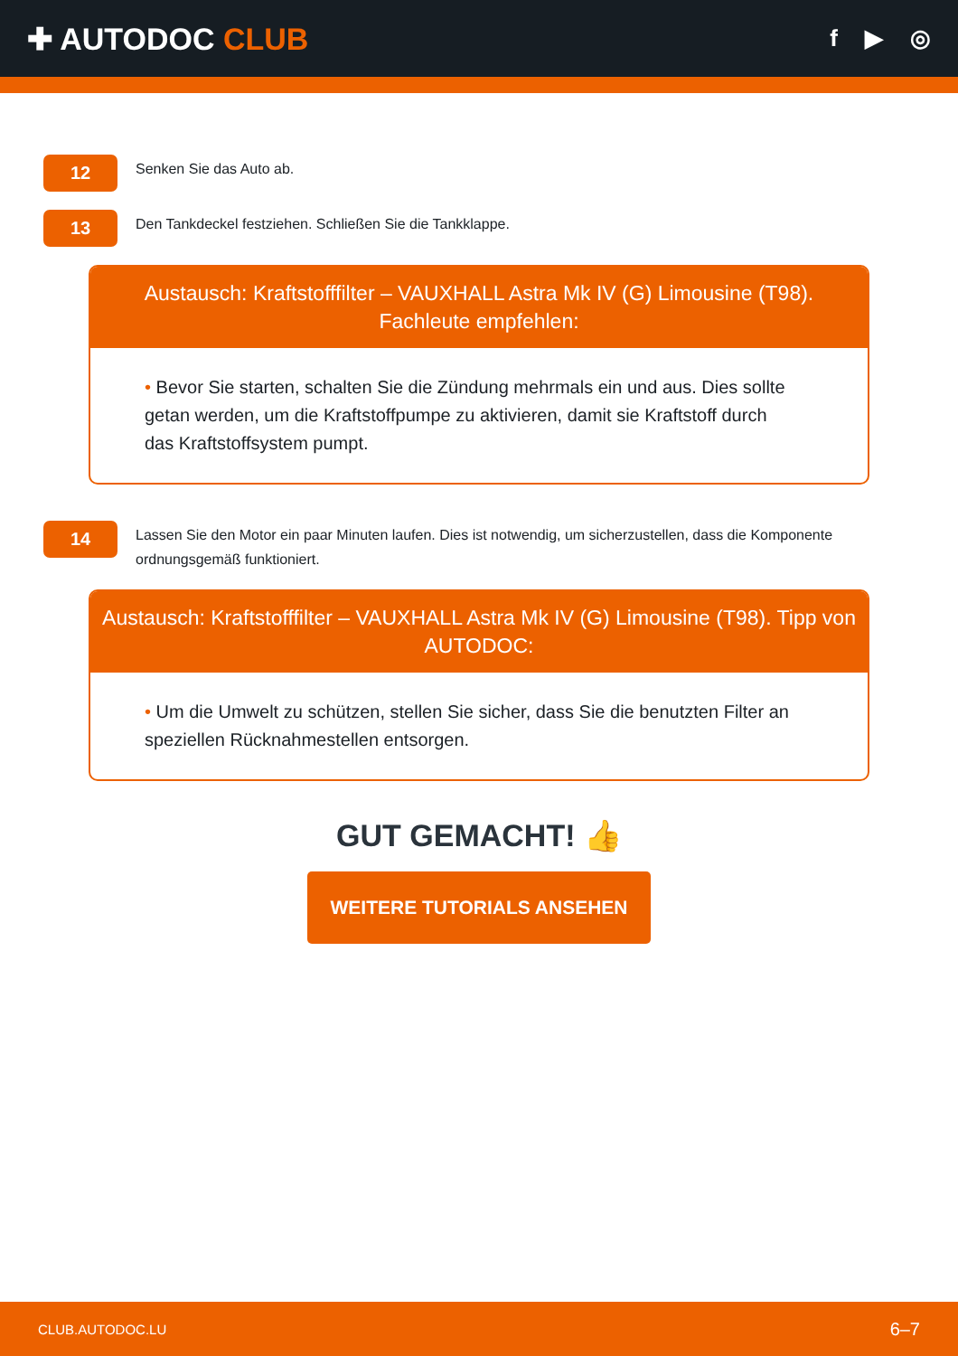✚ AUTODOC CLUB
f ▶ ◎
12
Senken Sie das Auto ab.
13
Den Tankdeckel festziehen. Schließen Sie die Tankklappe.
Austausch: Kraftstofffilter – VAUXHALL Astra Mk IV (G) Limousine (T98).
Fachleute empfehlen:
• Bevor Sie starten, schalten Sie die Zündung mehrmals ein und aus. Dies sollte getan werden, um die Kraftstoffpumpe zu aktivieren, damit sie Kraftstoff durch das Kraftstoffsystem pumpt.
14
Lassen Sie den Motor ein paar Minuten laufen. Dies ist notwendig, um sicherzustellen, dass die Komponente ordnungsgemäß funktioniert.
Austausch: Kraftstofffilter – VAUXHALL Astra Mk IV (G) Limousine (T98). Tipp von AUTODOC:
• Um die Umwelt zu schützen, stellen Sie sicher, dass Sie die benutzten Filter an speziellen Rücknahmestellen entsorgen.
GUT GEMACHT! 👍
WEITERE TUTORIALS ANSEHEN
CLUB.AUTODOC.LU 6–7